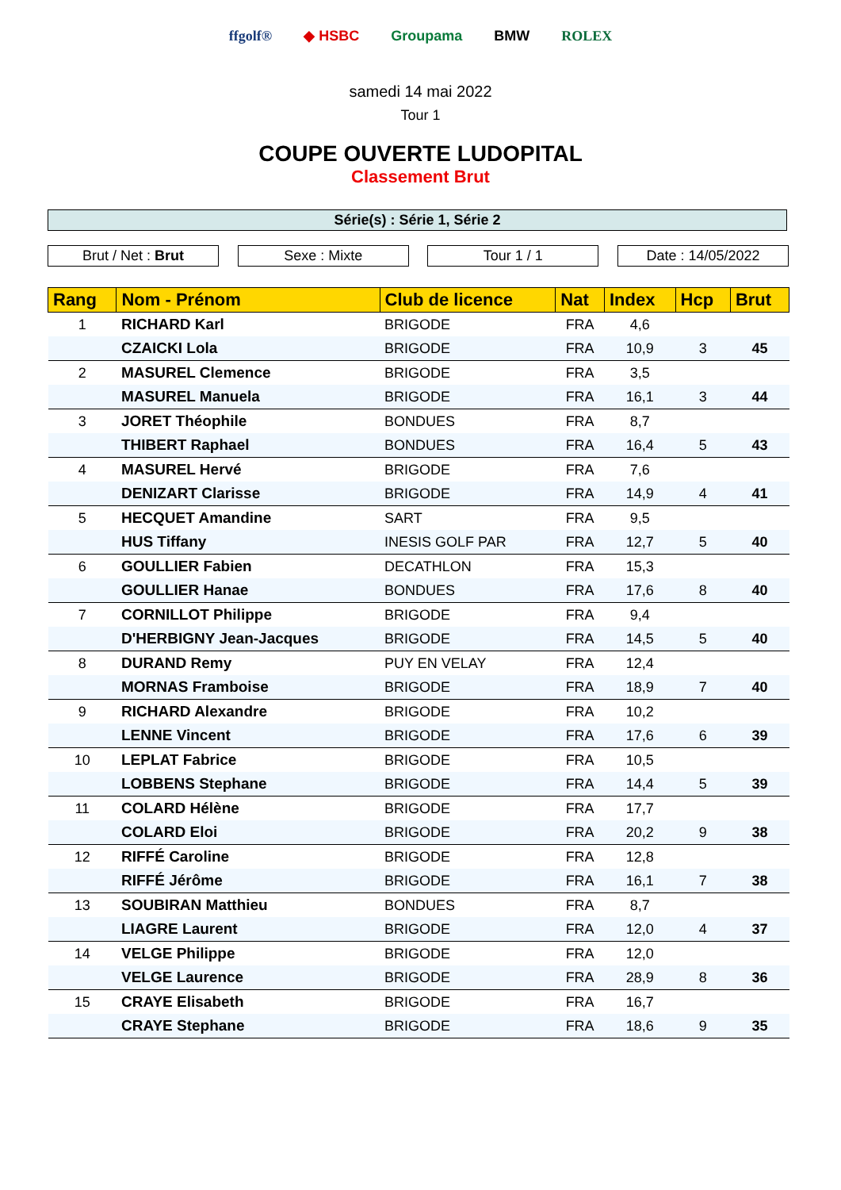ffgolf® ◆ HSBC Groupama BMW ROLEX
samedi 14 mai 2022
Tour 1
COUPE OUVERTE LUDOPITAL
Classement Brut
Série(s) : Série 1, Série 2
Brut / Net : Brut Sexe : Mixte Tour 1 / 1 Date : 14/05/2022
| Rang | Nom - Prénom | Club de licence | Nat | Index | Hcp | Brut |
| --- | --- | --- | --- | --- | --- | --- |
| 1 | RICHARD Karl | BRIGODE | FRA | 4,6 | | |
| | CZAICKI Lola | BRIGODE | FRA | 10,9 | 3 | 45 |
| 2 | MASUREL Clemence | BRIGODE | FRA | 3,5 | | |
| | MASUREL Manuela | BRIGODE | FRA | 16,1 | 3 | 44 |
| 3 | JORET Théophile | BONDUES | FRA | 8,7 | | |
| | THIBERT Raphael | BONDUES | FRA | 16,4 | 5 | 43 |
| 4 | MASUREL Hervé | BRIGODE | FRA | 7,6 | | |
| | DENIZART Clarisse | BRIGODE | FRA | 14,9 | 4 | 41 |
| 5 | HECQUET Amandine | SART | FRA | 9,5 | | |
| | HUS Tiffany | INESIS GOLF PAR | FRA | 12,7 | 5 | 40 |
| 6 | GOULLIER Fabien | DECATHLON | FRA | 15,3 | | |
| | GOULLIER Hanae | BONDUES | FRA | 17,6 | 8 | 40 |
| 7 | CORNILLOT Philippe | BRIGODE | FRA | 9,4 | | |
| | D'HERBIGNY Jean-Jacques | BRIGODE | FRA | 14,5 | 5 | 40 |
| 8 | DURAND Remy | PUY EN VELAY | FRA | 12,4 | | |
| | MORNAS Framboise | BRIGODE | FRA | 18,9 | 7 | 40 |
| 9 | RICHARD Alexandre | BRIGODE | FRA | 10,2 | | |
| | LENNE Vincent | BRIGODE | FRA | 17,6 | 6 | 39 |
| 10 | LEPLAT Fabrice | BRIGODE | FRA | 10,5 | | |
| | LOBBENS Stephane | BRIGODE | FRA | 14,4 | 5 | 39 |
| 11 | COLARD Hélène | BRIGODE | FRA | 17,7 | | |
| | COLARD Eloi | BRIGODE | FRA | 20,2 | 9 | 38 |
| 12 | RIFFÉ Caroline | BRIGODE | FRA | 12,8 | | |
| | RIFFÉ Jérôme | BRIGODE | FRA | 16,1 | 7 | 38 |
| 13 | SOUBIRAN Matthieu | BONDUES | FRA | 8,7 | | |
| | LIAGRE Laurent | BRIGODE | FRA | 12,0 | 4 | 37 |
| 14 | VELGE Philippe | BRIGODE | FRA | 12,0 | | |
| | VELGE Laurence | BRIGODE | FRA | 28,9 | 8 | 36 |
| 15 | CRAYE Elisabeth | BRIGODE | FRA | 16,7 | | |
| | CRAYE Stephane | BRIGODE | FRA | 18,6 | 9 | 35 |